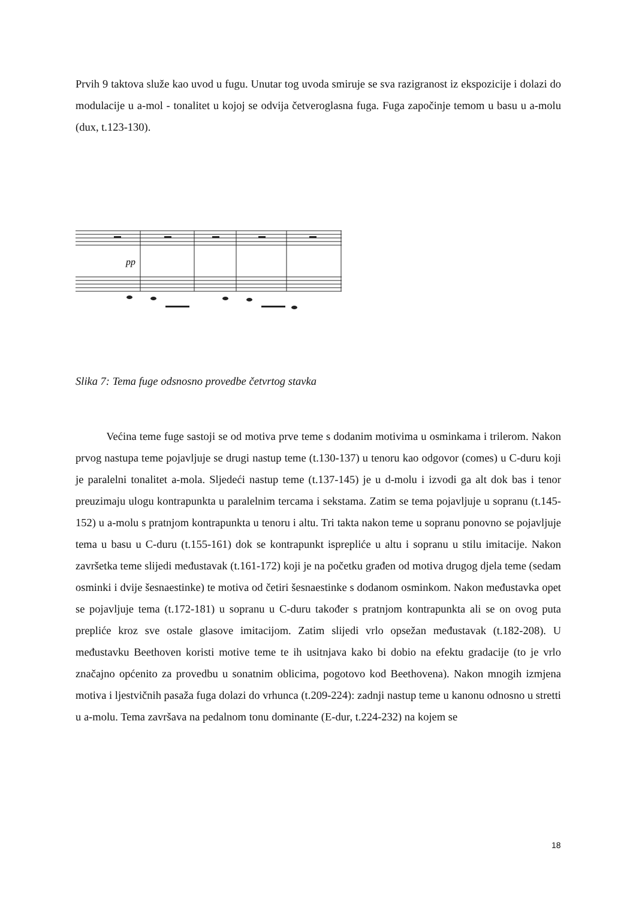Prvih 9 taktova služe kao uvod u fugu. Unutar tog uvoda smiruje se sva razigranost iz ekspozicije i dolazi do modulacije u a-mol - tonalitet u kojoj se odvija četveroglasna fuga. Fuga započinje temom u basu u a-molu (dux, t.123-130).
pp
Slika 7: Tema fuge odsnosno provedbe četvrtog stavka
Većina teme fuge sastoji se od motiva prve teme s dodanim motivima u osminkama i trilerom. Nakon prvog nastupa teme pojavljuje se drugi nastup teme (t.130-137) u tenoru kao odgovor (comes) u C-duru koji je paralelni tonalitet a-mola. Sljedeći nastup teme (t.137-145) je u d-molu i izvodi ga alt dok bas i tenor preuzimaju ulogu kontrapunkta u paralelnim tercama i sekstama. Zatim se tema pojavljuje u sopranu (t.145-152) u a-molu s pratnjom kontrapunkta u tenoru i altu. Tri takta nakon teme u sopranu ponovno se pojavljuje tema u basu u C-duru (t.155-161) dok se kontrapunkt isprepliće u altu i sopranu u stilu imitacije. Nakon završetka teme slijedi međustavak (t.161-172) koji je na početku građen od motiva drugog djela teme (sedam osminki i dvije šesnaestinke) te motiva od četiri šesnaestinke s dodanom osminkom. Nakon međustavka opet se pojavljuje tema (t.172-181) u sopranu u C-duru također s pratnjom kontrapunkta ali se on ovog puta prepliće kroz sve ostale glasove imitacijom. Zatim slijedi vrlo opsežan međustavak (t.182-208). U međustavku Beethoven koristi motive teme te ih usitnjava kako bi dobio na efektu gradacije (to je vrlo značajno općenito za provedbu u sonatnim oblicima, pogotovo kod Beethovena). Nakon mnogih izmjena motiva i ljestvičnih pasaža fuga dolazi do vrhunca (t.209-224): zadnji nastup teme u kanonu odnosno u stretti u a-molu. Tema završava na pedalnom tonu dominante (E-dur, t.224-232) na kojem se
18